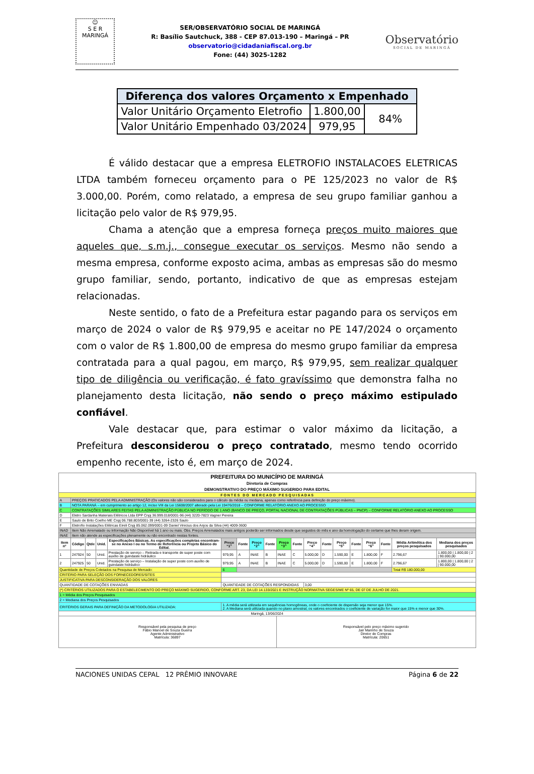☺
S E R
MARINGÁ
SER/OBSERVATÓRIO SOCIAL DE MARINGÁ
R: Basílio Sautchuck, 388 - CEP 87.013-190 – Maringá – PR
observatorio@cidadaniafiscal.org.br
Fone: (44) 3025-1282
Observatório
SOCIAL DE MARINGÁ
| Diferença dos valores Orçamento x Empenhado | | |
| --- | --- | --- |
| Valor Unitário Orçamento Eletrofio | 1.800,00 | 84% |
| Valor Unitário Empenhado 03/2024 | 979,95 | |
É válido destacar que a empresa ELETROFIO INSTALACOES ELETRICAS LTDA também forneceu orçamento para o PE 125/2023 no valor de R$ 3.000,00. Porém, como relatado, a empresa de seu grupo familiar ganhou a licitação pelo valor de R$ 979,95.
Chama a atenção que a empresa forneça preços muito maiores que aqueles que, s.m.j., consegue executar os serviços. Mesmo não sendo a mesma empresa, conforme exposto acima, ambas as empresas são do mesmo grupo familiar, sendo, portanto, indicativo de que as empresas estejam relacionadas.
Neste sentido, o fato de a Prefeitura estar pagando para os serviços em março de 2024 o valor de R$ 979,95 e aceitar no PE 147/2024 o orçamento com o valor de R$ 1.800,00 de empresa do mesmo grupo familiar da empresa contratada para a qual pagou, em março, R$ 979,95, sem realizar qualquer tipo de diligência ou verificação, é fato gravíssimo que demonstra falha no planejamento desta licitação, não sendo o preço máximo estipulado confiável.
Vale destacar que, para estimar o valor máximo da licitação, a Prefeitura desconsiderou o preço contratado, mesmo tendo ocorrido empenho recente, isto é, em março de 2024.
| PREFEITURA DO MUNICÍPIO DE MARINGÁ Diretoria de Compras DEMONSTRATIVO DO PREÇO MÁXIMO SUGERIDO PARA EDITAL | | | | | | | | | | | | | | | | | | |
| --- | --- | --- | --- | --- | --- | --- | --- | --- | --- | --- | --- | --- | --- | --- | --- | --- | --- | --- |
| F O N T E S D O M E R C A D O P E S Q U I S A D A S | | | | | | | | | | | | | | | | | | |
| A | PREÇOS PRATICADOS PELA ADMINISTRAÇÃO (Os valores não são considerados para o cálculo da média ou mediana, apenas como referência para definição do preço máximo). | | | | | | | | | | | | | | | | | |
| B | NOTA PARANÁ – em cumprimento ao artigo 12, inciso VIII da Lei 15608/2007 alterado pela Lei 19476/2018 – CONFORME RELATÓRIO ANEXO AO PROCESSO | | | | | | | | | | | | | | | | | |
| C | CONTRATAÇÕES SIMILARES FEITAS PELA ADMINISTRAÇÃO PÚBLICA NO PERÍODO DE 1 ANO (BANCO DE PREÇO, PORTAL NACIONAL DE CONTRATAÇÕES PÚBLICAS – PNCP) – CONFORME RELATÓRIO ANEXO AO PROCESSO | | | | | | | | | | | | | | | | | |
| D | Eletro Sardanha Materiais Elétricos Ltda EPP Cnpj 36.999.018/0001-96 (44) 3220-7823 Vagner Pereira | | | | | | | | | | | | | | | | | |
| E | Saulo de Brito Coelho ME Cnpj 06.788.803/0001-39 (44) 3264-2326 Saulo | | | | | | | | | | | | | | | | | |
| F | Eletrofio Instalações Elétricas Eireli Cnpj 85.062.099/0001-09 Daniel Vinicius dos Anjos da Silva (44) 4009-3600 | | | | | | | | | | | | | | | | | |
| INAD | Item Não Arrematado ou Informação Não Disponível há 1 ano ou mais. Obs. Preços Arrematados mais antigos poderão ser informados desde que seguidos do mês e ano da homologação do certame que lhes deram origem. | | | | | | | | | | | | | | | | | |
| INAE | Item não atende as especificações plenamente ou não encontrado nestas fontes. | | | | | | | | | | | | | | | | | |
| Item nº | Código | Qtde | Unid. | Especificações Básicas. As especificações completas encontram-se no Anexo I ou no Termo de Referência ou Projeto Básico do Edital. | Preço “1” | Fonte | Preço “2” | Fonte | Preço “3” | Fonte | Preço “4” | Fonte | Preço “5” | Fonte | Preço “6” | Fonte | Média Aritmética dos preços pesquisados | Mediana dos preços pesquisados |
| 1 | 247924 | 50 | Unid. | Prestação de serviço – Retirada e transporte de super poste com auxílio de guindaste hidráulico | 979,95 | A | INAE | B | INAE | C | 5.000,00 | D | 1.590,00 | E | 1.800,00 | F | 2.796,67 | 1.800,00 / 1.800,00 / 2 / 90.000,00 |
| 2 | 247925 | 50 | Unid. | Prestação de serviço – Instalação de super poste com auxílio de guindaste hidráulico | 979,95 | A | INAE | B | INAE | C | 5.000,00 | D | 1.590,00 | E | 1.800,00 | F | 2.796,67 | 1.800,00 / 1.800,00 / 2 / 90.000,00 |
| Quantidade de Preços Coletados na Pesquisa de Mercado: | | | | | 6 | | | | | | | | | | | | Total R$ 180.000,00 | |
| CRITÉRIO PARA SELEÇÃO DOS FORNECEDORES/SITES | | | | | | | | | | | | | | | | | | |
| JUSTIFICATIVA PARA DESCONSIDERAÇÃO DOS VALORES | | | | | | | | | | | | | | | | | | |
| QUANTIDADE DE COTAÇÕES ENVIADAS | | | | | QUANTIDADE DE COTAÇÕES RESPONDIDAS | | | | | | 3,00 | | | | | | | |
| (*) CRITÉRIOS UTILIZADOS PARA O ESTABELECIMENTO DO PREÇO MÁXIMO SUGERIDO, CONFORME ART. 23, DA LEI 14.133/2021 E INSTRUÇÃO NORMATIVA SEGES/ME Nº 65, DE 07 DE JULHO DE 2021. | | | | | | | | | | | | | | | | | | |
| 1 = Média dos Preços Pesquisados | | | | | | | | | | | | | | | | | | |
| 2 = Mediana dos Preços Pesquisados | | | | | | | | | | | | | | | | | | |
| CRITÉRIOS GERAIS PARA DEFINIÇÃO DA METODOLOGIA UTILIZADA: | | | | | 1. A média será utilizada em sequências homogêneas, onde o coeficiente de dispersão seja menor que 15%. 2. A Mediana será utilizada quando no plano amostral, os valores encontrados o coeficiente de variação for maior que 15% e menor que 30%. | | | | | | | | | | | | | |
| Maringá, 13/06/2024 | | | | | | | | | | | | | | | | | | |
| Responsável pela pesquisa de preço Fábio Manoel de Souza Guerra Agente Administrativo Matrícula: 36897 | | | | | | | | | Responsável pelo preço máximo sugerido Jair Marinho de Souza Diretor de Compras Matrícula: 20651 | | | | | | | | | |
NACIONES UNIDAS CEPAL 12 PRÊMIO INNOVARE
Página 6 de 22